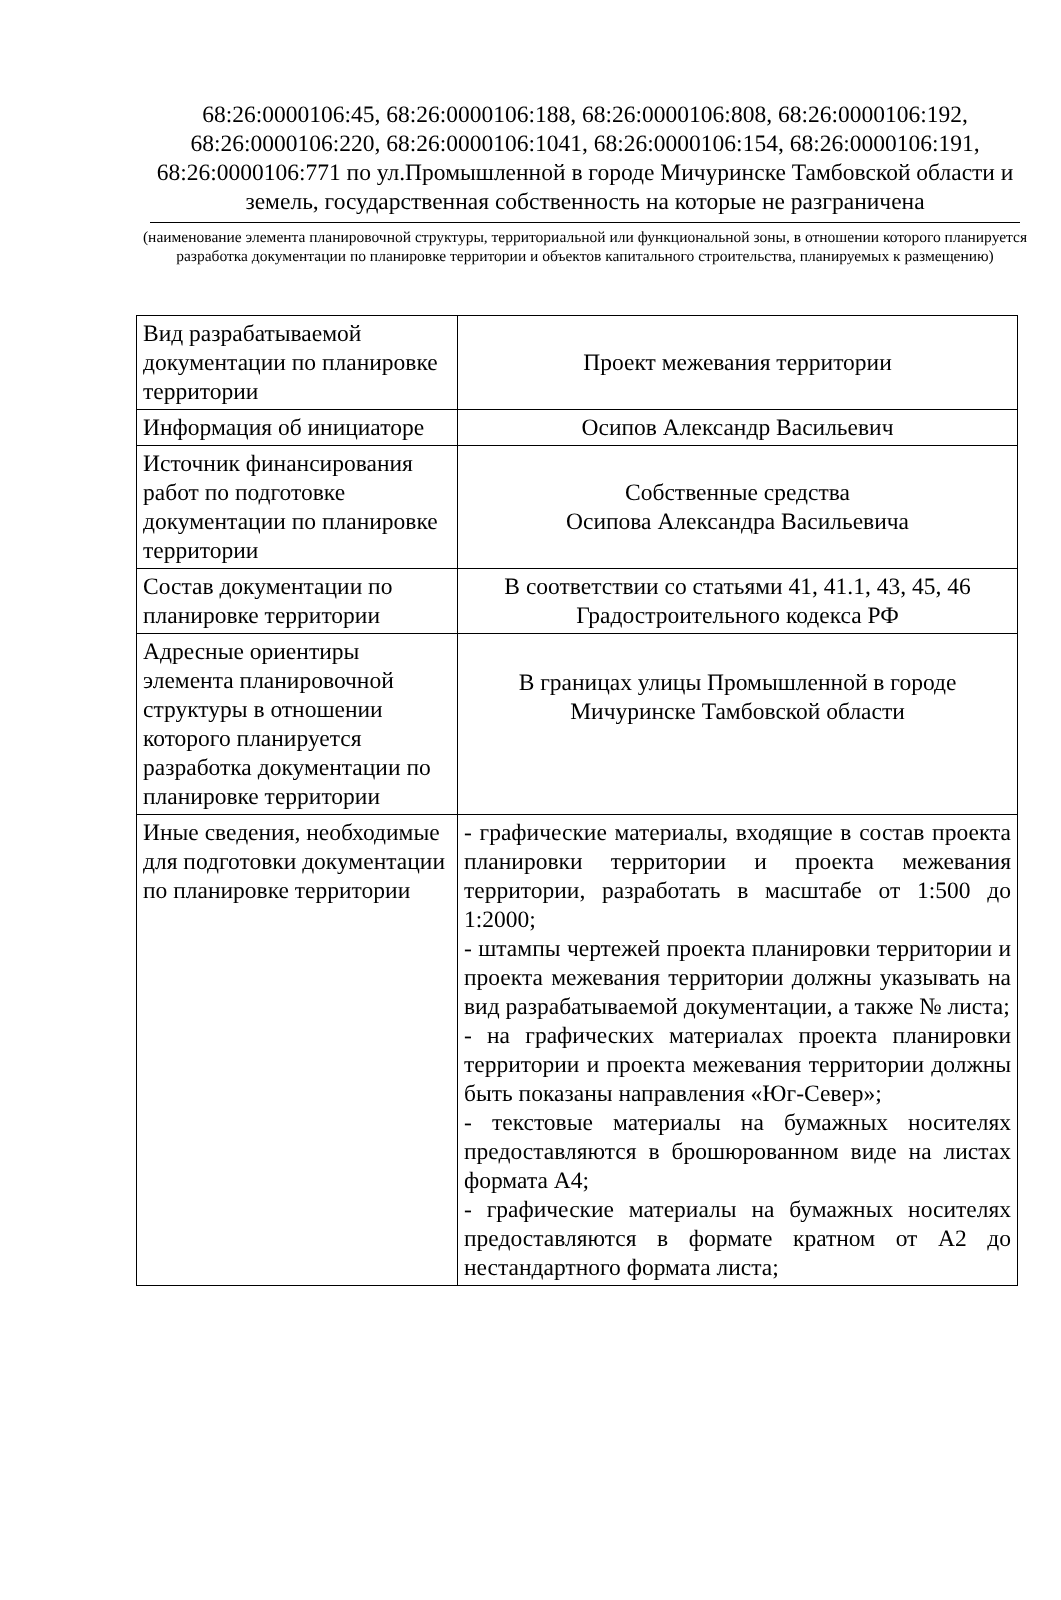68:26:0000106:45, 68:26:0000106:188, 68:26:0000106:808, 68:26:0000106:192, 68:26:0000106:220, 68:26:0000106:1041, 68:26:0000106:154, 68:26:0000106:191, 68:26:0000106:771 по ул.Промышленной в городе Мичуринске Тамбовской области и земель, государственная собственность на которые не разграничена
(наименование элемента планировочной структуры, территориальной или функциональной зоны, в отношении которого планируется разработка документации по планировке территории и объектов капитального строительства, планируемых к размещению)
| Вид разрабатываемой документации по планировке территории | Проект межевания территории |
| Информация об инициаторе | Осипов Александр Васильевич |
| Источник финансирования работ по подготовке документации по планировке территории | Собственные средства Осипова Александра Васильевича |
| Состав документации по планировке территории | В соответствии со статьями 41, 41.1, 43, 45, 46 Градостроительного кодекса РФ |
| Адресные ориентиры элемента планировочной структуры в отношении которого планируется разработка документации по планировке территории | В границах улицы Промышленной в городе Мичуринске Тамбовской области |
| Иные сведения, необходимые для подготовки документации по планировке территории | - графические материалы, входящие в состав проекта планировки территории и проекта межевания территории, разработать в масштабе от 1:500 до 1:2000; - штампы чертежей проекта планировки территории и проекта межевания территории должны указывать на вид разрабатываемой документации, а также № листа; - на графических материалах проекта планировки территории и проекта межевания территории должны быть показаны направления «Юг-Север»; - текстовые материалы на бумажных носителях предоставляются в брошюрованном виде на листах формата А4; - графические материалы на бумажных носителях предоставляются в формате кратном от А2 до нестандартного формата листа; |